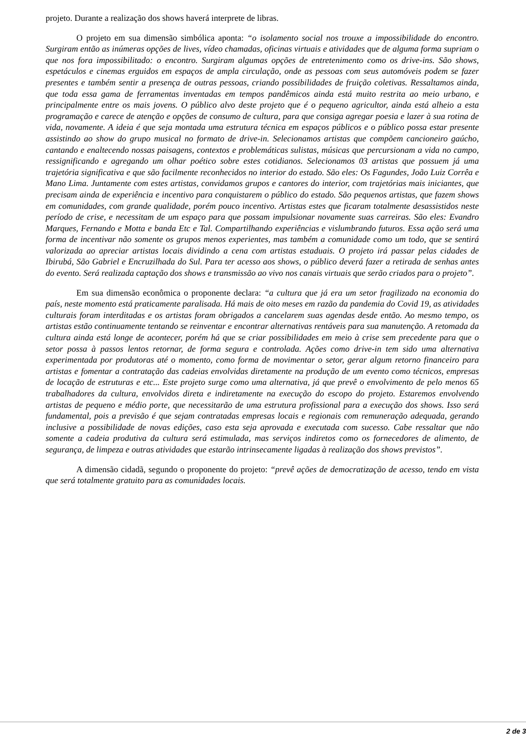projeto. Durante a realização dos shows haverá interprete de libras.
O projeto em sua dimensão simbólica aponta: “o isolamento social nos trouxe a impossibilidade do encontro. Surgiram então as inúmeras opções de lives, vídeo chamadas, oficinas virtuais e atividades que de alguma forma supriam o que nos fora impossibilitado: o encontro. Surgiram algumas opções de entretenimento como os drive-ins. São shows, espetáculos e cinemas erguidos em espaços de ampla circulação, onde as pessoas com seus automóveis podem se fazer presentes e também sentir a presença de outras pessoas, criando possibilidades de fruição coletivas. Ressaltamos ainda, que toda essa gama de ferramentas inventadas em tempos pandêmicos ainda está muito restrita ao meio urbano, e principalmente entre os mais jovens. O público alvo deste projeto que é o pequeno agricultor, ainda está alheio a esta programação e carece de atenção e opções de consumo de cultura, para que consiga agregar poesia e lazer à sua rotina de vida, novamente. A ideia é que seja montada uma estrutura técnica em espaços públicos e o público possa estar presente assistindo ao show do grupo musical no formato de drive-in. Selecionamos artistas que compõem cancioneiro gaúcho, cantando e enaltecendo nossas paisagens, contextos e problemáticas sulistas, músicas que percursionam a vida no campo, ressignificando e agregando um olhar poético sobre estes cotidianos. Selecionamos 03 artistas que possuem já uma trajetória significativa e que são facilmente reconhecidos no interior do estado. São eles: Os Fagundes, João Luiz Corrêa e Mano Lima. Juntamente com estes artistas, convidamos grupos e cantores do interior, com trajetórias mais iniciantes, que precisam ainda de experiência e incentivo para conquistarem o público do estado. São pequenos artistas, que fazem shows em comunidades, com grande qualidade, porém pouco incentivo. Artistas estes que ficaram totalmente desassistidos neste período de crise, e necessitam de um espaço para que possam impulsionar novamente suas carreiras. São eles: Evandro Marques, Fernando e Motta e banda Etc e Tal. Compartilhando experiências e vislumbrando futuros. Essa ação será uma forma de incentivar não somente os grupos menos experientes, mas também a comunidade como um todo, que se sentirá valorizada ao apreciar artistas locais dividindo a cena com artistas estaduais. O projeto irá passar pelas cidades de Ibirubá, São Gabriel e Encruzilhada do Sul. Para ter acesso aos shows, o público deverá fazer a retirada de senhas antes do evento. Será realizada captação dos shows e transmissão ao vivo nos canais virtuais que serão criados para o projeto”.
Em sua dimensão econômica o proponente declara: “a cultura que já era um setor fragilizado na economia do país, neste momento está praticamente paralisada. Há mais de oito meses em razão da pandemia do Covid 19, as atividades culturais foram interditadas e os artistas foram obrigados a cancelarem suas agendas desde então. Ao mesmo tempo, os artistas estão continuamente tentando se reinventar e encontrar alternativas rentáveis para sua manutenção. A retomada da cultura ainda está longe de acontecer, porém há que se criar possibilidades em meio à crise sem precedente para que o setor possa à passos lentos retornar, de forma segura e controlada. Ações como drive-in tem sido uma alternativa experimentada por produtoras até o momento, como forma de movimentar o setor, gerar algum retorno financeiro para artistas e fomentar a contratação das cadeias envolvidas diretamente na produção de um evento como técnicos, empresas de locação de estruturas e etc... Este projeto surge como uma alternativa, já que prevê o envolvimento de pelo menos 65 trabalhadores da cultura, envolvidos direta e indiretamente na execução do escopo do projeto. Estaremos envolvendo artistas de pequeno e médio porte, que necessitarão de uma estrutura profissional para a execução dos shows. Isso será fundamental, pois a previsão é que sejam contratadas empresas locais e regionais com remuneração adequada, gerando inclusive a possibilidade de novas edições, caso esta seja aprovada e executada com sucesso. Cabe ressaltar que não somente a cadeia produtiva da cultura será estimulada, mas serviços indiretos como os fornecedores de alimento, de segurança, de limpeza e outras atividades que estarão intrinsecamente ligadas à realização dos shows previstos”.
A dimensão cidadã, segundo o proponente do projeto: “prevê ações de democratização de acesso, tendo em vista que será totalmente gratuito para as comunidades locais.
2 de 3